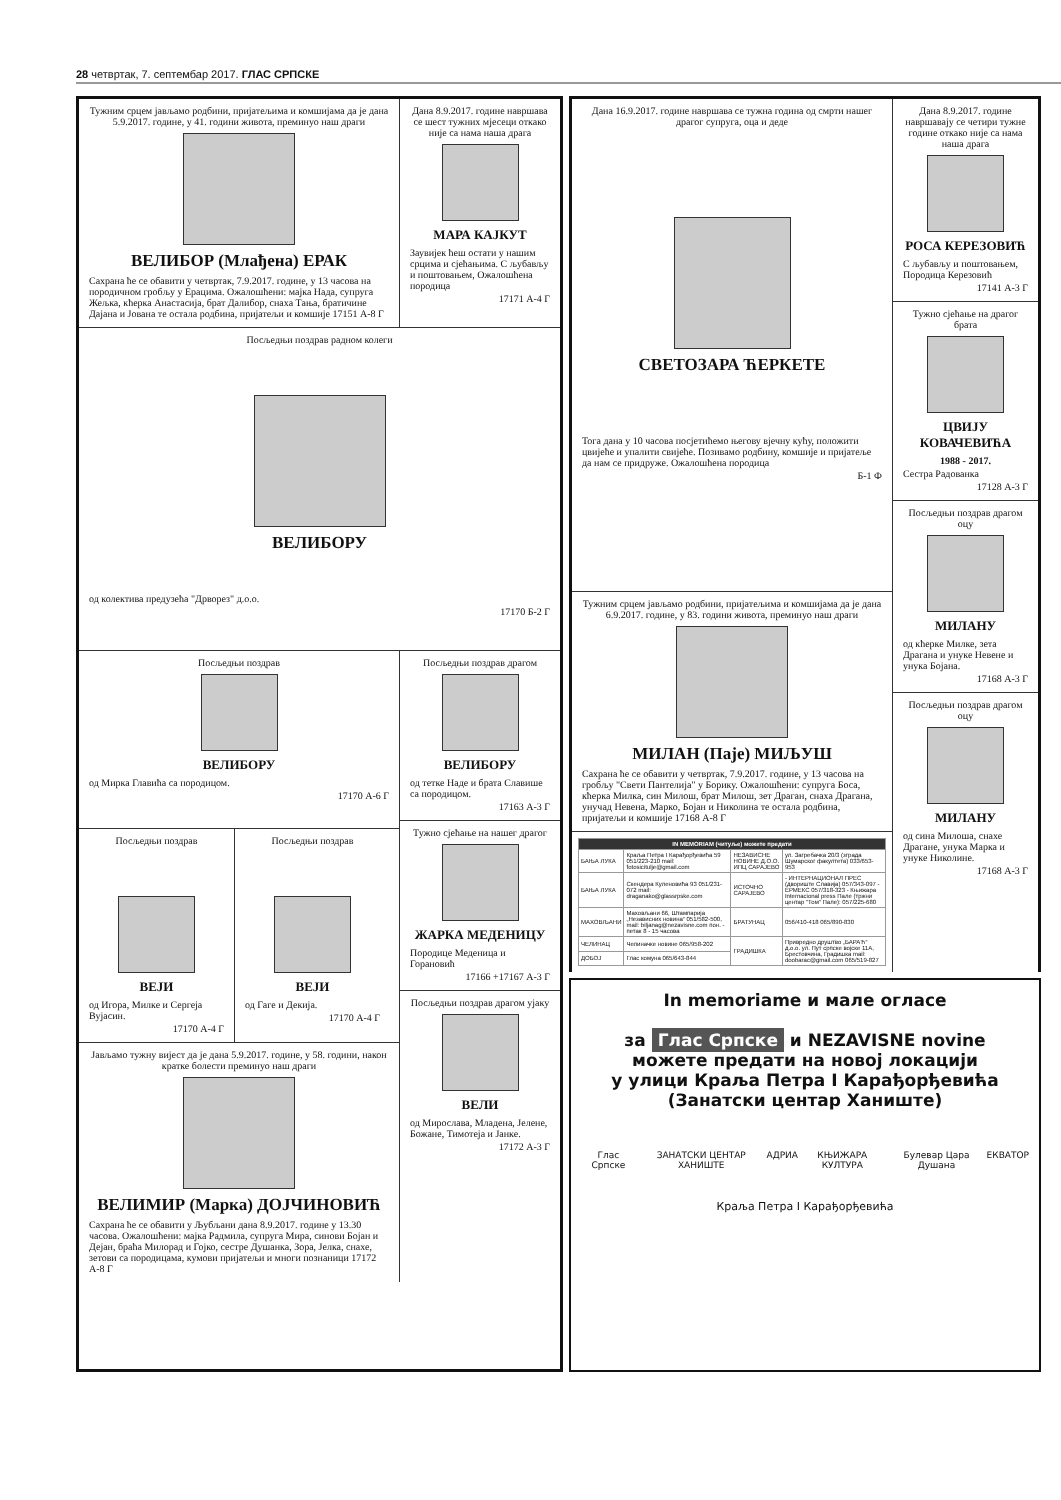28 четвртак, 7. септембар 2017. ГЛАС СРПСКЕ
Тужним срцем јављамо родбини, пријатељима и комшијама да је дана 5.9.2017. године, у 41. години живота, преминуо наш драги
ВЕЛИБОР (Млађена) ЕРАК
Сахрана ће се обавити у четвртак, 7.9.2017. године, у 13 часова на породичном гробљу у Ерацима. Ожалошћени: мајка Нада, супруга Жељка, кћерка Анастасија, брат Далибор, снаха Тања, братичине Дајана и Јована те остала родбина, пријатељи и комшије 17151 А-8 Г
Дана 8.9.2017. године навршава се шест тужних мјесеци откако није са нама наша драга
МАРА КАЈКУТ
Заувијек ћеш остати у нашим срцима и сјећањима. С љубављу и поштовањем, Ожалошћена породица
17171 А-4 Г
Посљедњи поздрав радном колеги
ВЕЛИБОРУ
од колектива предузећа "Дрворез" д.о.о.
17170 Б-2 Г
Посљедњи поздрав
ВЕЛИБОРУ
од Мирка Главића са породицом.
17170 А-6 Г
Посљедњи поздрав
ВЕЈИ
од Игора, Милке и Сергеја Вујасин.
17170 А-4 Г
Посљедњи поздрав
ВЕЈИ
од Гаге и Декија.
17170 А-4 Г
Јављамо тужну вијест да је дана 5.9.2017. године, у 58. години, након кратке болести преминуо наш драги
ВЕЛИМИР (Марка) ДОЈЧИНОВИЋ
Сахрана ће се обавити у Љубљани дана 8.9.2017. године у 13.30 часова. Ожалошћени: мајка Радмила, супруга Мира, синови Бојан и Дејан, браћа Милорад и Гојко, сестре Душанка, Зора, Јелка, снахе, зетови са породицама, кумови пријатељи и многи познаници 17172 А-8 Г
Посљедњи поздрав драгом
ВЕЛИБОРУ
од тетке Наде и брата Славише са породицом.
17163 А-3 Г
Тужно сјећање на нашег драгог
ЖАРКА МЕДЕНИЦУ
Породице Меденица и Горановић
17166 +17167 А-3 Г
Посљедњи поздрав драгом ујаку
ВЕЛИ
од Мирослава, Младена, Јелене, Божане, Тимотеја и Јанке.
17172 А-3 Г
Дана 16.9.2017. године навршава се тужна година од смрти нашег драгог супруга, оца и деде
СВЕТОЗАРА ЋЕРКЕТЕ
Тога дана у 10 часова посјетићемо његову вјечну кућу, положити цвијеће и упалити свијеће. Позивамо родбину, комшије и пријатеље да нам се придруже. Ожалошћена породица
Б-1 Ф
Тужним срцем јављамо родбини, пријатељима и комшијама да је дана 6.9.2017. године, у 83. години живота, преминуо наш драги
МИЛАН (Паје) МИЉУШ
Сахрана ће се обавити у четвртак, 7.9.2017. године, у 13 часова на гробљу "Свети Пантелија" у Борику. Ожалошћени: супруга Боса, кћерка Милка, син Милош, брат Милош, зет Драган, снаха Драгана, унучад Невена, Марко, Бојан и Николина те остала родбина, пријатељи и комшије 17168 А-8 Г
| IN MEMORIAM (читуље) можете предати | | | |
| --- | --- | --- | --- |
| БАЊА ЛУКА | Краља Петра I Карађорђевића 59 051/223-210 mail: fotosicitulje@gmail.com | НЕЗАВИСНЕ НОВИНЕ Д.О.О. ИПЦ САРАЈЕВО | ул. Загребачка 20/3 (зграда Шумарског факултета) 033/653-953 |
| БАЊА ЛУКА | Скендера Куленовића 93 051/231-072 mail: draganako@glassrpske.com | ИСТОЧНО САРАЈЕВО | - ИНТЕРНАЦИОНАЛ ПРЕС (двориште Славија) 057/343-097 - ЕРМЕКС 057/318-323 - Књижара Internacional press Пале (тржни центар "Том" Пале): 057/225-680 |
| МАХОВЉАНИ | Маховљани 66, Штампарија „Независних новина“ 051/582-500, mail: biljanag@nezavisne.com пон. - петак 8 - 15 часова | БРАТУНАЦ | 056/410-418 065/890-830 |
| ЧЕЛИНАЦ | Челиначке новине 065/958-202 | ГРАДИШКА | Привредно друштво „БАРАЋ“ д.о.о. ул. Пут српске војске 11А, Брестовчина, Градишка mail: doobarac@gmail.com 065/519-827 |
| ДОБОЈ | Глас комуна 065/643-844 | | |
Дана 8.9.2017. године навршавају се четири тужне године откако није са нама наша драга
РОСА КЕРЕЗОВИЋ
С љубављу и поштовањем, Породица Керезовић
17141 А-3 Г
Тужно сјећање на драгог брата
ЦВИЈУ КОВАЧЕВИЋА
1988 - 2017.
Сестра Радованка
17128 А-3 Г
Посљедњи поздрав драгом оцу
МИЛАНУ
од кћерке Милке, зета Драгана и унуке Невене и унука Бојана.
17168 А-3 Г
Посљедњи поздрав драгом оцу
МИЛАНУ
од сина Милоша, снахе Драгане, унука Марка и унуке Николине.
17168 А-3 Г
In memoriame и мале огласе
за Глас Српске и NEZAVISNE novine
можете предати на новој локацији
у улици Краља Петра I Карађорђевића
(Занатски центар Ханиште)
Глас Српске ЗАНАТСКИ ЦЕНТАР ХАНИШТЕ АДРИА КЊИЖАРА КУЛТУРА Булевар Цара Душана ЕКВАТОР
Краља Петра I Карађорђевића